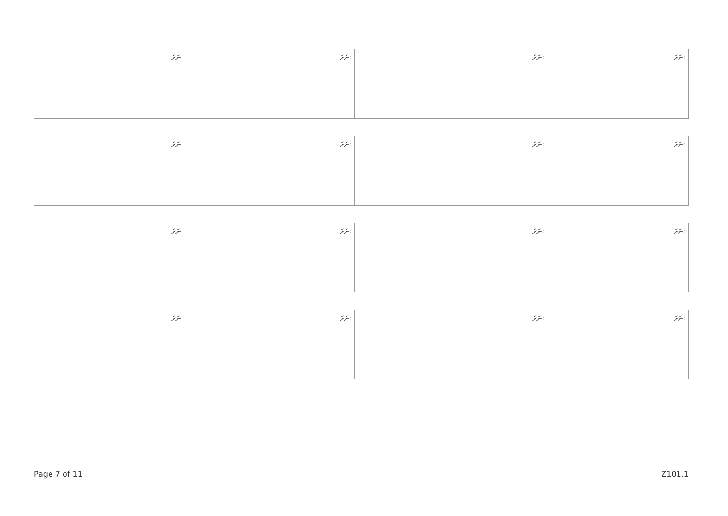| ނަރަ: | ނަރަ: | ނަރަ: | ނަރަ: |
| --- | --- | --- | --- |
| ނަރަ: | ނަރަ: | ނަރަ: | ނަރަ: |
| --- | --- | --- | --- |
| ނަރަ: | ނަރަ: | ނަރަ: | ނަރަ: |
| --- | --- | --- | --- |
| ނަރަ: | ނަރަ: | ނަރަ: | ނަރަ: |
| --- | --- | --- | --- |
Page 7 of 11 Z101.1